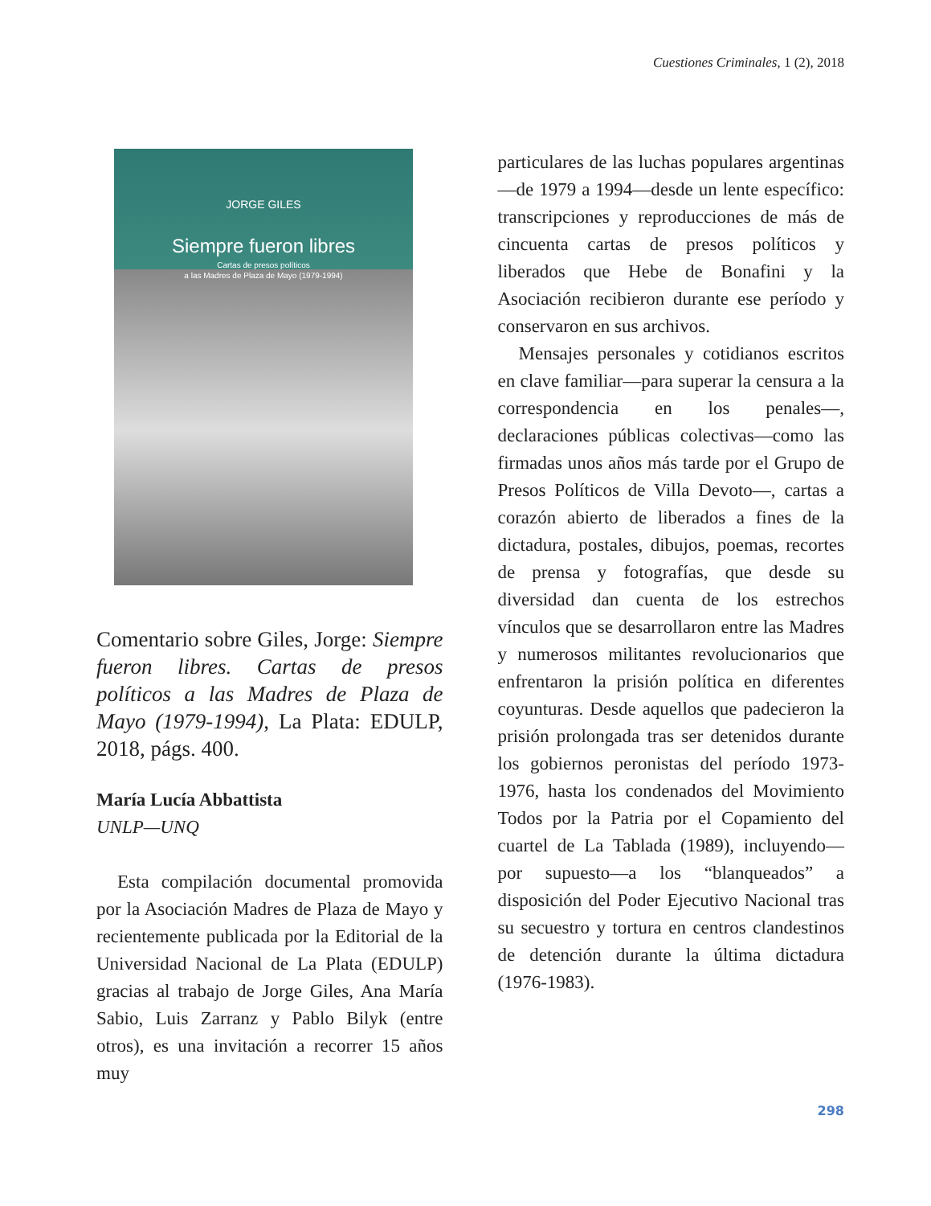Cuestiones Criminales, 1 (2), 2018
JORGE GILES
Siempre fueron libres
Cartas de presos políticos
a las Madres de Plaza de Mayo (1979-1994)
Comentario sobre Giles, Jorge: Siempre fueron libres. Cartas de presos políticos a las Madres de Plaza de Mayo (1979-1994), La Plata: EDULP, 2018, págs. 400.
María Lucía Abbattista
UNLP—UNQ
Esta compilación documental promovida por la Asociación Madres de Plaza de Mayo y recientemente publicada por la Editorial de la Universidad Nacional de La Plata (EDULP) gracias al trabajo de Jorge Giles, Ana María Sabio, Luis Zarranz y Pablo Bilyk (entre otros), es una invitación a recorrer 15 años muy
particulares de las luchas populares argentinas—de 1979 a 1994—desde un lente específico: transcripciones y reproducciones de más de cincuenta cartas de presos políticos y liberados que Hebe de Bonafini y la Asociación recibieron durante ese período y conservaron en sus archivos.
Mensajes personales y cotidianos escritos en clave familiar—para superar la censura a la correspondencia en los penales—, declaraciones públicas colectivas—como las firmadas unos años más tarde por el Grupo de Presos Políticos de Villa Devoto—, cartas a corazón abierto de liberados a fines de la dictadura, postales, dibujos, poemas, recortes de prensa y fotografías, que desde su diversidad dan cuenta de los estrechos vínculos que se desarrollaron entre las Madres y numerosos militantes revolucionarios que enfrentaron la prisión política en diferentes coyunturas. Desde aquellos que padecieron la prisión prolongada tras ser detenidos durante los gobiernos peronistas del período 1973-1976, hasta los condenados del Movimiento Todos por la Patria por el Copamiento del cuartel de La Tablada (1989), incluyendo—por supuesto—a los “blanqueados” a disposición del Poder Ejecutivo Nacional tras su secuestro y tortura en centros clandestinos de detención durante la última dictadura (1976-1983).
298